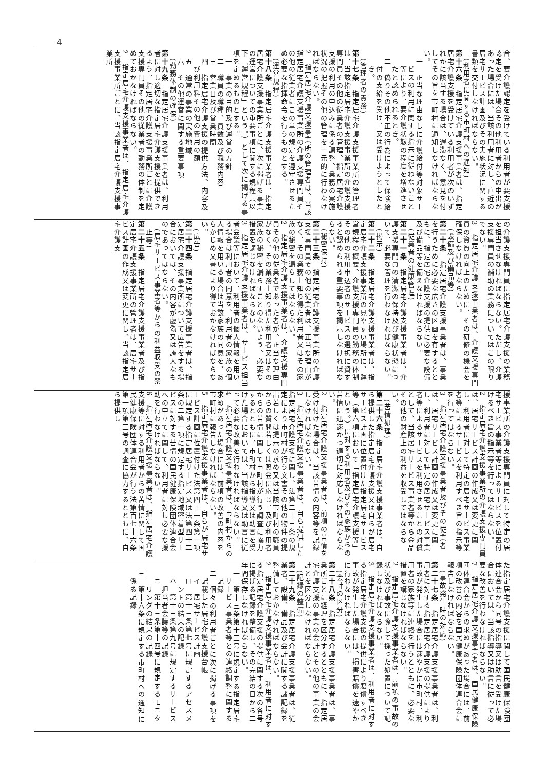4
合、要介護認定を受けている利用者が要支援認定を受けた場合その他利用者からの申出があった場合には、当該利用者に対し、直近の居宅サービス計画及びその実施状況に関する書類を交付しなければならない。
(利用者に関する市町村への通知)
第十六条　指定居宅介護支援事業者は、指定居宅介護支援を受けている利用者が次のいずれかに該当する場合は、遅滞なく、意見を付してその旨を市町村に通知しなければならない。
一　正当な理由なしに介護給付等対象サービスの利用に関する指示に従わないこと等により、要介護状態の程度を増進させたと認められるとき。
二　偽りその他不正の行為によって保険給付の支給を受け、又は受けようとしたとき。
(管理者の責務)
第十七条　指定居宅介護支援事業所の管理者は、当該指定居宅介護支援事業所の介護支援専門員その他の従業者の管理、指定居宅介護支援の利用の申込みに係る調整、業務の実施状況の把握その他の管理を一元的に行わなければならない。
2　指定居宅介護支援事業所の管理者は、当該指定居宅介護支援事業所の介護支援専門員その他の従業者にこの章の規定を遵守させるため必要な指揮命令を行うものとする。
(運営規程)
第十八条　指定居宅介護支援事業者は、指定居宅介護支援事業所ごとに、次に掲げる事業の運営についての重要事項に関する規程（以下「運営規程」という。）として次に掲げる事項を定めるものとする。
一　事業の目的及び運営の方針
二　職員の職種、員数及び職務内容
三　営業日及び営業時間
四　指定居宅介護支援の提供方法、内容及び利用料その他の費用の額
五　通常の事業の実施地域
六　その他運営に関する重要事項
(勤務体制の確保)
第十九条　指定居宅介護支援事業者は、利用者に対し適切な指定居宅介護支援を提供できるよう、指定居宅介護支援事業所ごとに介護支援専門員その他の従業者の勤務の体制を定めておかなければならない。
2　指定居宅介護支援事業者は、指定居宅介護支援事業所ごとに、当該指定居宅介護支援事業所
の介護支援専門員に指定居宅介護支援の業務を担当させなければならない。ただし、介護支援専門員の補助の業務についてはこの限りでない。
3　指定居宅介護支援事業者は、介護支援専門員の資質の向上のために、その研修の機会を確保しなければならない。
(設備及び備品等)
第二十条　指定居宅介護支援事業者は、事業を行うために必要な広さの区画を有するとともに、指定居宅介護支援の提供に必要な設備及び備品等を備えなければならない。
(従業者の健康管理)
第二十一条　指定居宅介護支援事業者は、介護支援専門員の清潔の保持及び健康状態について、必要な管理を行わなければならない。
(掲示)
第二十二条　指定居宅介護支援事業者は、指定居宅介護支援事業所の見やすい場所に、運営規程の概要、介護支援専門員の勤務の体制その他の利用申込者のサービスの選択に資すると認められる重要事項を掲示しなければならない。
(秘密保持)
第二十三条　指定居宅介護支援事業所の介護支援専門員その他の従業者は、正当な理由がなく、その業務上知り得た利用者又はその家族の秘密を漏らしてはならない。
2　指定居宅介護支援事業者は、介護支援専門員その他の従業者であった者が、正当な理由がなく、その業務上知り得た利用者又はその家族の秘密を漏らすことのないよう、必要な措置を講じなければならない。
3　指定居宅介護支援事業者は、サービス担当者会議等において、利用者の個人情報を用いる場合は利用者の同意を、利用者の家族の個人情報を用いる場合は当該家族の同意を、あらかじめ文書により得ておかなければならない。
(広告)
第二十四条　指定居宅介護支援事業者は、指定居宅介護支援事業所について広告をする場合においては、その内容が虚偽又は誇大なものであってはならない。
(居宅サービス事業者等からの利益収受の禁止等)
第二十五条　指定居宅介護支援事業者及び指定居宅介護支援事業所の管理者は、居宅サービス計画の作成又は変更に関し、当該指定居宅介護支
援事業所の介護支援専門員に対して特定の居宅サービス事業者等によるサービスを位置付けるべき旨の指示等を行ってはならない。
2　指定居宅介護支援事業所の介護支援専門員は、居宅サービス計画の作成又は変更に関し、利用者に対して特定の居宅サービス事業者等によるサービスを利用すべき旨の指示等を行ってはならない。
3　指定居宅介護支援事業者及びその従業者は、居宅サービス計画の作成又は変更に関し、利用者に対して特定の居宅サービス事業者等によるサービスを利用させることの対償として、当該居宅サービス事業者等から金品その他の財産上の利益を収受してはならない。
(苦情処理)
第二十六条　指定居宅介護支援事業者は、自ら提供した指定居宅介護支援又は自らが居宅サービス計画に位置付けた指定居宅サービス等（第六項において「指定居宅介護支援等」という。）に対する利用者及びその家族からの苦情に迅速かつ適切に対応しなければならない。
2　指定居宅介護支援事業者は、前項の苦情を受け付けた場合は、当該苦情の内容等を記録しなければならない。
3　指定居宅介護支援事業者は、自ら提供した指定居宅介護支援に関し、法第二十三条の規定により市町村が行う文書その他の物件の提出若しくは提示の求め又は当該市町村の職員からの質問若しくは照会に応じ、及び利用者からの苦情に関して市町村が行う調査に協力するとともに、市町村から指導又は助言を受けた場合においては、当該指導又は助言に従って必要な改善を行わなければならない。
4　指定居宅介護支援事業者は、市町村からの求めがあった場合には、前項の改善の内容を市町村に報告しなければならない。
5　指定居宅介護支援事業者は、自らが居宅サービス計画に位置付けた法第四十一条第一項に規定する指定居宅サービス又は法第四十二条の二第一項に規定する指定地域密着型サービスに対する苦情の国民健康保険団体連合会への申立てに関して、利用者に対し必要な援助を行わなければならない。
6　指定居宅介護支援事業者は、指定居宅介護支援等に対する利用者からの苦情に関して国民健康保険団体連合会が行う法第百七十六条第一項第三号の調査に協力するとともに、自ら提供し
た指定居宅介護支援に関して国民健康保険団体連合会から同号の指導又は助言を受けた場合においては、当該指導又は助言に従って必要な改善を行わなければならない。
7　指定居宅介護支援事業者は、国民健康保険団体連合会からの求めがあった場合には、前項の改善の内容を国民健康保険団体連合会に報告しなければならない。
(事故発生時の対応)
第二十七条　指定居宅介護支援事業者は、利用者に対する指定居宅介護支援の提供により事故が発生した場合には速やかに市町村、利用者の家族等に連絡を行うとともに、必要な措置を講じなければならない。
2　指定居宅介護支援事業者は、前項の事故の状況及び事故に際して採った処置について記録しなければならない。
3　指定居宅介護支援事業者は、利用者に対する指定居宅介護支援の提供により賠償すべき事故が発生した場合には、損害賠償を速やかに行わなければならない。
(会計の区分)
第二十八条　指定居宅介護支援事業者は、事業所ごとに経理を区分するとともに、指定居宅介護支援の事業の会計とその他の事業の会計とを区分しなければならない。
(記録の整備)
第二十九条　指定居宅介護支援事業者は、従業者、設備、備品及び会計に関する諸記録を整備しておかなければならない。
2　指定居宅介護支援事業者は、利用者に対する指定居宅介護支援の提供に関する次の各号に掲げる記録を整備し、その完結の日から二年間保存しなければならない。
一　第十三条第十三号に規定する指定居宅サービス事業者等との連絡調整に関する記録
二　個々の利用者ごとに次に掲げる事項を記載した居宅介護支援台帳
イ　居宅サービス計画
ロ　第十三条第七号に規定するアセスメントの結果の記録
ハ　第十三条第九号に規定するサービス担当者会議等の記録
ニ　第十三条第十四号に規定するモニタリングの結果の記録
三　第十六条に規定する市町村への通知に係る記録